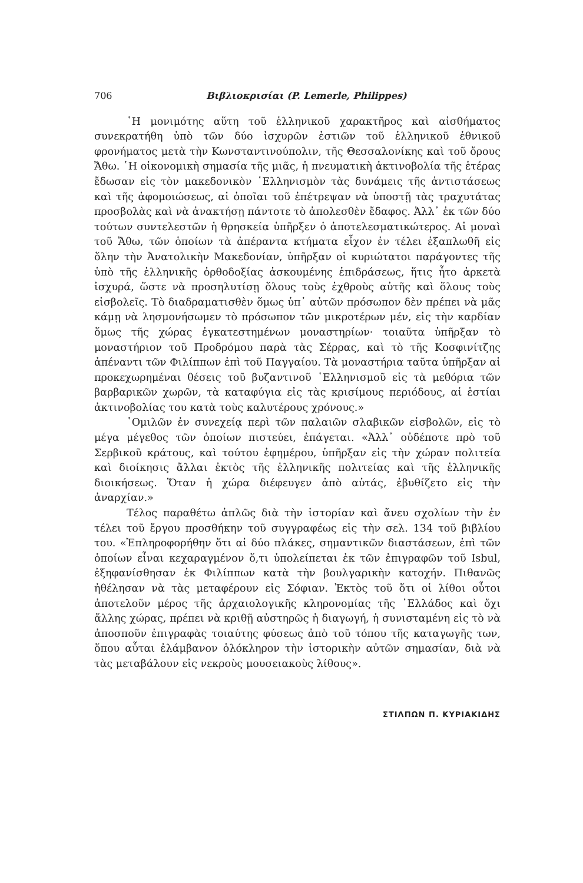706 Βιβλιοκρισίαι (P. Lemerle, Philippes)
῾Η μονιμότης αὕτη τοῦ ἑλληνικοῦ χαρακτῆρος καὶ αἰσθήματος συνεκρατήθη ὑπὸ τῶν δύο ἰσχυρῶν ἑστιῶν τοῦ ἑλληνικοῦ ἐθνικοῦ φρονήματος μετὰ τὴν Κωνσταντινούπολιν, τῆς Θεσσαλονίκης καὶ τοῦ ὄρους Ἄθω. ῾Η οἰκονομικὴ σημασία τῆς μιᾶς, ἡ πνευματικὴ ἀκτινοβολία τῆς ἑτέρας ἔδωσαν εἰς τὸν μακεδονικὸν ῾Ελληνισμὸν τὰς δυνάμεις τῆς ἀντιστάσεως καὶ τῆς ἀφομοιώσεως, αἱ ὁποῖαι τοῦ ἐπέτρεψαν νὰ ὑποστῇ τὰς τραχυτάτας προσβολὰς καὶ νὰ ἀνακτήσῃ πάντοτε τὸ ἀπολεσθὲν ἔδαφος. Ἀλλ᾽ ἐκ τῶν δύο τούτων συντελεστῶν ἡ θρησκεία ὑπῆρξεν ὁ ἀποτελεσματικώτερος. Αἱ μοναὶ τοῦ Ἄθω, τῶν ὁποίων τὰ ἀπέραντα κτήματα εἶχον ἐν τέλει ἐξαπλωθῆ εἰς ὅλην τὴν Ἀνατολικὴν Μακεδονίαν, ὑπῆρξαν οἱ κυριώτατοι παράγοντες τῆς ὑπὸ τῆς ἑλληνικῆς ὀρθοδοξίας ἀσκουμένης ἐπιδράσεως, ἥτις ἦτο ἀρκετὰ ἰσχυρά, ὥστε νὰ προσηλυτίσῃ ὅλους τοὺς ἐχθροὺς αὐτῆς καὶ ὅλους τοὺς εἰσβολεῖς. Τὸ διαδραματισθὲν ὅμως ὑπ᾽ αὐτῶν πρόσωπον δὲν πρέπει νὰ μᾶς κάμῃ νὰ λησμονήσωμεν τὸ πρόσωπον τῶν μικροτέρων μέν, εἰς τὴν καρδίαν ὅμως τῆς χώρας ἐγκατεστημένων μοναστηρίων· τοιαῦτα ὑπῆρξαν τὸ μοναστήριον τοῦ Προδρόμου παρὰ τὰς Σέρρας, καὶ τὸ τῆς Κοσφινίτζης ἀπέναντι τῶν Φιλίππων ἐπὶ τοῦ Παγγαίου. Τὰ μοναστήρια ταῦτα ὑπῆρξαν αἱ προκεχωρημέναι θέσεις τοῦ βυζαντινοῦ ῾Ελληνισμοῦ εἰς τὰ μεθόρια τῶν βαρβαρικῶν χωρῶν, τὰ καταφύγια εἰς τὰς κρισίμους περιόδους, αἱ ἑστίαι ἀκτινοβολίας του κατὰ τοὺς καλυτέρους χρόνους.»
῾Ομιλῶν ἐν συνεχείᾳ περὶ τῶν παλαιῶν σλαβικῶν εἰσβολῶν, εἰς τὸ μέγα μέγεθος τῶν ὁποίων πιστεύει, ἐπάγεται. «Ἀλλ᾽ οὐδέποτε πρὸ τοῦ Σερβικοῦ κράτους, καὶ τούτου ἐφημέρου, ὑπῆρξαν εἰς τὴν χώραν πολιτεία καὶ διοίκησις ἄλλαι ἐκτὸς τῆς ἑλληνικῆς πολιτείας καὶ τῆς ἑλληνικῆς διοικήσεως. Ὅταν ἡ χώρα διέφευγεν ἀπὸ αὐτάς, ἐβυθίζετο εἰς τὴν ἀναρχίαν.»
Τέλος παραθέτω ἁπλῶς διὰ τὴν ἱστορίαν καὶ ἄνευ σχολίων τὴν ἐν τέλει τοῦ ἔργου προσθήκην τοῦ συγγραφέως εἰς τὴν σελ. 134 τοῦ βιβλίου του. «Ἐπληροφορήθην ὅτι αἱ δύο πλάκες, σημαντικῶν διαστάσεων, ἐπὶ τῶν ὁποίων εἶναι κεχαραγμένον ὅ,τι ὑπολείπεται ἐκ τῶν ἐπιγραφῶν τοῦ Isbul, ἐξηφανίσθησαν ἐκ Φιλίππων κατὰ τὴν βουλγαρικὴν κατοχήν. Πιθανῶς ἠθέλησαν νὰ τὰς μεταφέρουν εἰς Σόφιαν. Ἐκτὸς τοῦ ὅτι οἱ λίθοι οὗτοι ἀποτελοῦν μέρος τῆς ἀρχαιολογικῆς κληρονομίας τῆς ῾Ελλάδος καὶ ὄχι ἄλλης χώρας, πρέπει νὰ κριθῇ αὐστηρῶς ἡ διαγωγή, ἡ συνισταμένη εἰς τὸ νὰ ἀποσποῦν ἐπιγραφὰς τοιαύτης φύσεως ἀπὸ τοῦ τόπου τῆς καταγωγῆς των, ὅπου αὗται ἐλάμβανον ὁλόκληρον τὴν ἱστορικὴν αὐτῶν σημασίαν, διὰ νὰ τὰς μεταβάλουν εἰς νεκροὺς μουσειακοὺς λίθους».
ΣΤΙΛΠΩΝ Π. ΚΥΡΙΑΚΙΔΗΣ